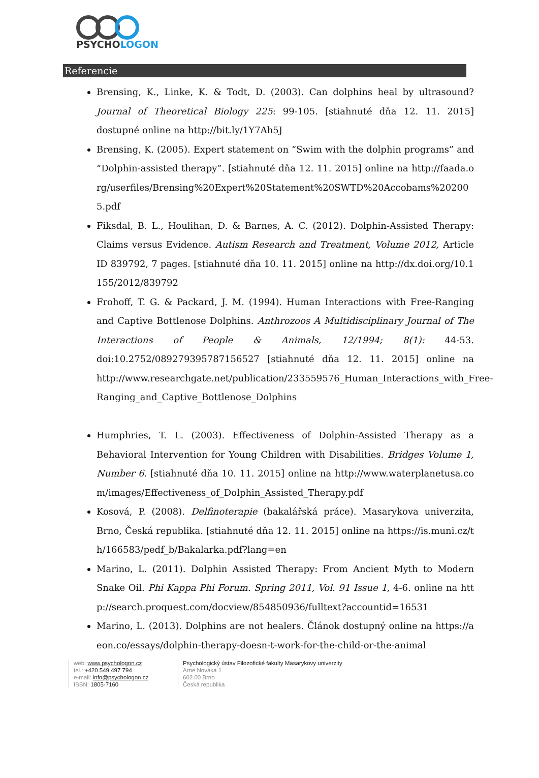PSYCHOLOGON
Referencie
Brensing, K., Linke, K. & Todt, D. (2003). Can dolphins heal by ultrasound? Journal of Theoretical Biology 225: 99-105. [stiahnuté dňa 12. 11. 2015] dostupné online na http://bit.ly/1Y7Ah5J
Brensing, K. (2005). Expert statement on “Swim with the dolphin programs” and “Dolphin-assisted therapy”. [stiahnuté dňa 12. 11. 2015] online na http://faada.org/userfiles/Brensing%20Expert%20Statement%20SWTD%20Accobams%202005.pdf
Fiksdal, B. L., Houlihan, D. & Barnes, A. C. (2012). Dolphin-Assisted Therapy: Claims versus Evidence. Autism Research and Treatment, Volume 2012, Article ID 839792, 7 pages. [stiahnuté dňa 10. 11. 2015] online na http://dx.doi.org/10.1155/2012/839792
Frohoff, T. G. & Packard, J. M. (1994). Human Interactions with Free-Ranging and Captive Bottlenose Dolphins. Anthrozoos A Multidisciplinary Journal of The Interactions of People & Animals, 12/1994; 8(1): 44-53. doi:10.2752/089279395787156527 [stiahnuté dňa 12. 11. 2015] online na http://www.researchgate.net/publication/233559576_Human_Interactions_with_Free-Ranging_and_Captive_Bottlenose_Dolphins
Humphries, T. L. (2003). Effectiveness of Dolphin-Assisted Therapy as a Behavioral Intervention for Young Children with Disabilities. Bridges Volume 1, Number 6. [stiahnuté dňa 10. 11. 2015] online na http://www.waterplanetusa.com/images/Effectiveness_of_Dolphin_Assisted_Therapy.pdf
Kosová, P. (2008). Delfinoterapie (bakalářská práce). Masarykova univerzita, Brno, Česká republika. [stiahnuté dňa 12. 11. 2015] online na https://is.muni.cz/th/166583/pedf_b/Bakalarka.pdf?lang=en
Marino, L. (2011). Dolphin Assisted Therapy: From Ancient Myth to Modern Snake Oil. Phi Kappa Phi Forum. Spring 2011, Vol. 91 Issue 1, 4-6. online na http://search.proquest.com/docview/854850936/fulltext?accountid=16531
Marino, L. (2013). Dolphins are not healers. Článok dostupný online na https://aeon.co/essays/dolphin-therapy-doesn-t-work-for-the-child-or-the-animal
web: www.psychologon.cz
tel.: +420 549 497 794
e-mail: info@psychologon.cz
ISSN: 1805-7160
Psychologický ústav Filozofické fakulty Masarykovy univerzity
Arne Nováka 1
602 00 Brno
Česká republika